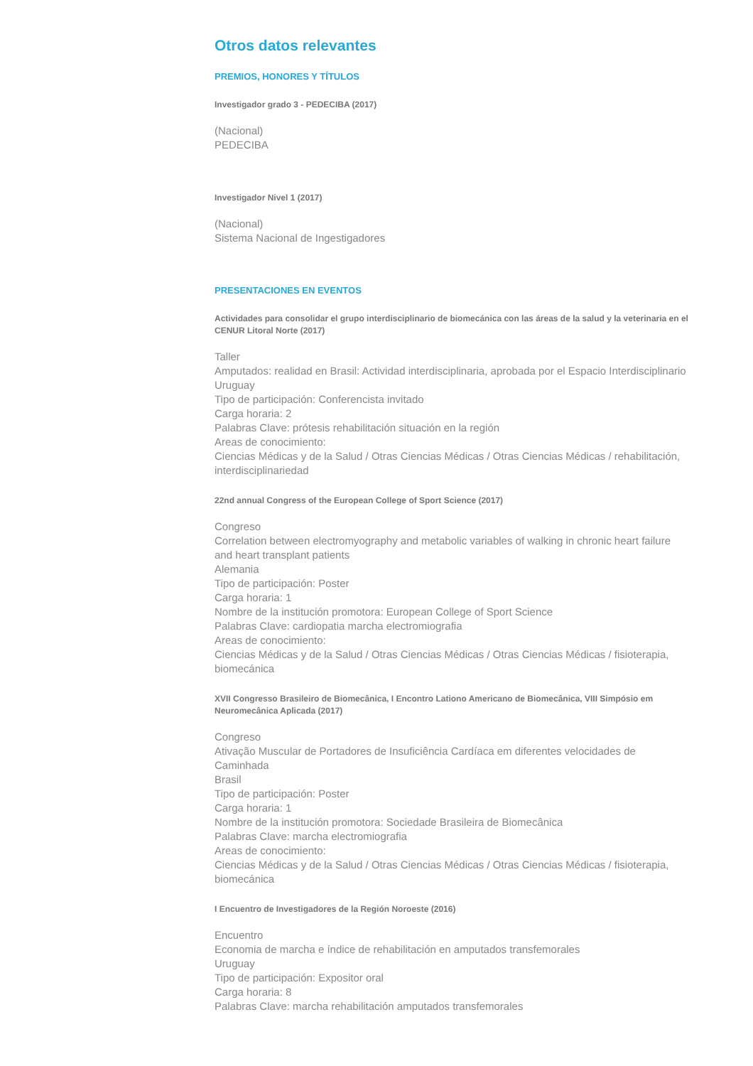Otros datos relevantes
PREMIOS, HONORES Y TÍTULOS
Investigador grado 3 - PEDECIBA (2017)
(Nacional)
PEDECIBA
Investigador Nivel 1 (2017)
(Nacional)
Sistema Nacional de Ingestigadores
PRESENTACIONES EN EVENTOS
Actividades para consolidar el grupo interdisciplinario de biomecánica con las áreas de la salud y la veterinaria en el CENUR Litoral Norte (2017)
Taller
Amputados: realidad en Brasil: Actividad interdisciplinaria, aprobada por el Espacio Interdisciplinario
Uruguay
Tipo de participación: Conferencista invitado
Carga horaria: 2
Palabras Clave: prótesis rehabilitación situación en la región
Areas de conocimiento:
Ciencias Médicas y de la Salud / Otras Ciencias Médicas / Otras Ciencias Médicas / rehabilitación, interdisciplinariedad
22nd annual Congress of the European College of Sport Science (2017)
Congreso
Correlation between electromyography and metabolic variables of walking in chronic heart failure and heart transplant patients
Alemania
Tipo de participación: Poster
Carga horaria: 1
Nombre de la institución promotora: European College of Sport Science
Palabras Clave: cardiopatia marcha electromiografia
Areas de conocimiento:
Ciencias Médicas y de la Salud / Otras Ciencias Médicas / Otras Ciencias Médicas / fisioterapia, biomecánica
XVII Congresso Brasileiro de Biomecânica, I Encontro Lationo Americano de Biomecânica, VIII Simpósio em Neuromecânica Aplicada (2017)
Congreso
Ativação Muscular de Portadores de Insuficiência Cardíaca em diferentes velocidades de Caminhada
Brasil
Tipo de participación: Poster
Carga horaria: 1
Nombre de la institución promotora: Sociedade Brasileira de Biomecânica
Palabras Clave: marcha electromiografia
Areas de conocimiento:
Ciencias Médicas y de la Salud / Otras Ciencias Médicas / Otras Ciencias Médicas / fisioterapia, biomecánica
I Encuentro de Investigadores de la Región Noroeste (2016)
Encuentro
Economia de marcha e índice de rehabilitación en amputados transfemorales
Uruguay
Tipo de participación: Expositor oral
Carga horaria: 8
Palabras Clave: marcha rehabilitación amputados transfemorales